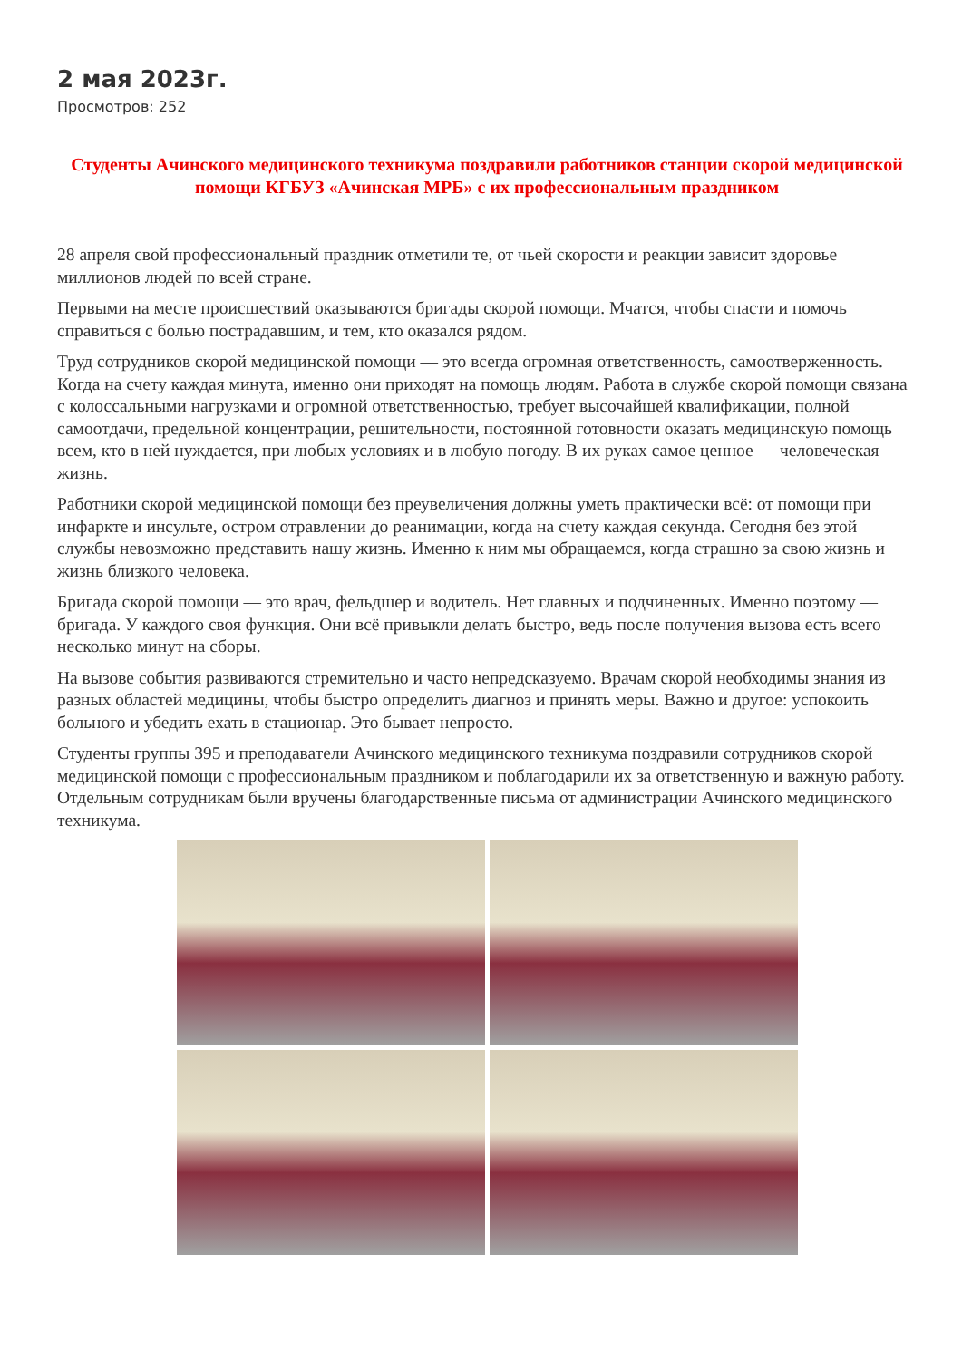2 мая 2023г.
Просмотров: 252
Студенты Ачинского медицинского техникума поздравили работников станции скорой медицинской помощи КГБУЗ «Ачинская МРБ» с их профессиональным праздником
28 апреля свой профессиональный праздник отметили те, от чьей скорости и реакции зависит здоровье миллионов людей по всей стране.
Первыми на месте происшествий оказываются бригады скорой помощи. Мчатся, чтобы спасти и помочь справиться с болью пострадавшим, и тем, кто оказался рядом.
Труд сотрудников скорой медицинской помощи — это всегда огромная ответственность, самоотверженность. Когда на счету каждая минута, именно они приходят на помощь людям. Работа в службе скорой помощи связана с колоссальными нагрузками и огромной ответственностью, требует высочайшей квалификации, полной самоотдачи, предельной концентрации, решительности, постоянной готовности оказать медицинскую помощь всем, кто в ней нуждается, при любых условиях и в любую погоду. В их руках самое ценное — человеческая жизнь.
Работники скорой медицинской помощи без преувеличения должны уметь практически всё: от помощи при инфаркте и инсульте, остром отравлении до реанимации, когда на счету каждая секунда. Сегодня без этой службы невозможно представить нашу жизнь. Именно к ним мы обращаемся, когда страшно за свою жизнь и жизнь близкого человека.
Бригада скорой помощи — это врач, фельдшер и водитель. Нет главных и подчиненных. Именно поэтому — бригада. У каждого своя функция. Они всё привыкли делать быстро, ведь после получения вызова есть всего несколько минут на сборы.
На вызове события развиваются стремительно и часто непредсказуемо. Врачам скорой необходимы знания из разных областей медицины, чтобы быстро определить диагноз и принять меры. Важно и другое: успокоить больного и убедить ехать в стационар. Это бывает непросто.
Студенты группы 395 и преподаватели Ачинского медицинского техникума поздравили сотрудников скорой медицинской помощи с профессиональным праздником и поблагодарили их за ответственную и важную работу. Отдельным сотрудникам были вручены благодарственные письма от администрации Ачинского медицинского техникума.